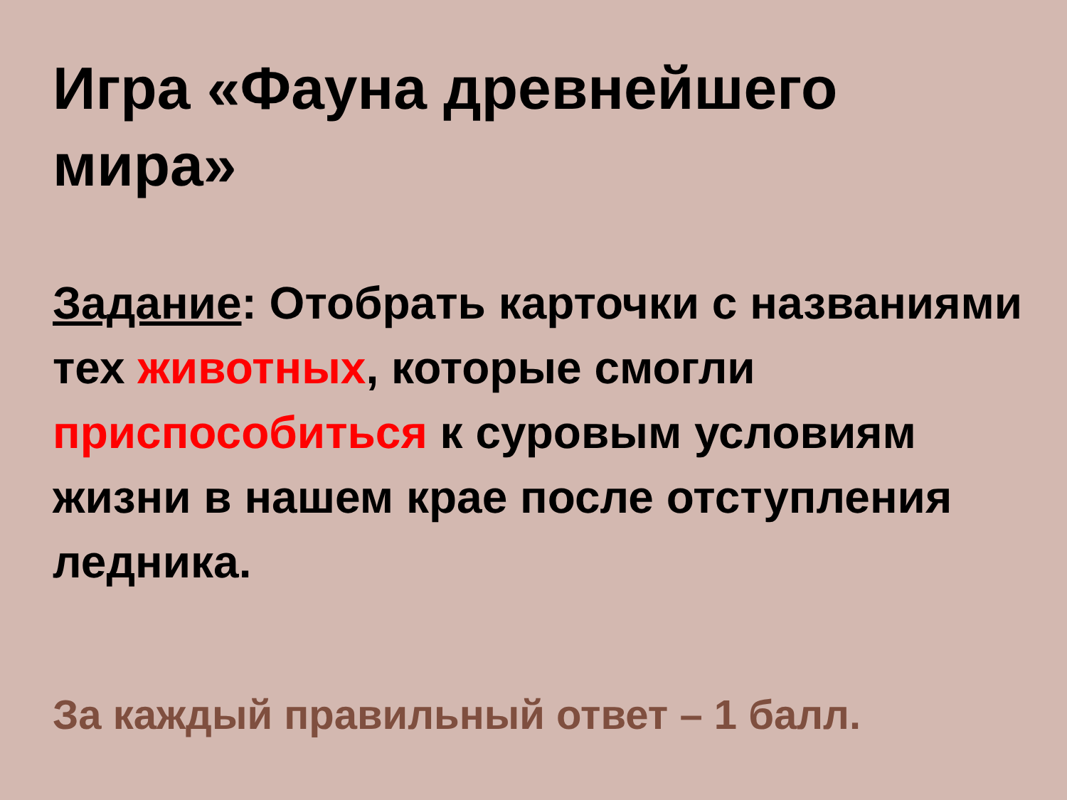Игра «Фауна древнейшего мира»
Задание: Отобрать карточки с названиями тех животных, которые смогли приспособиться к суровым условиям жизни в нашем крае после отступления ледника.
За каждый правильный ответ – 1 балл.